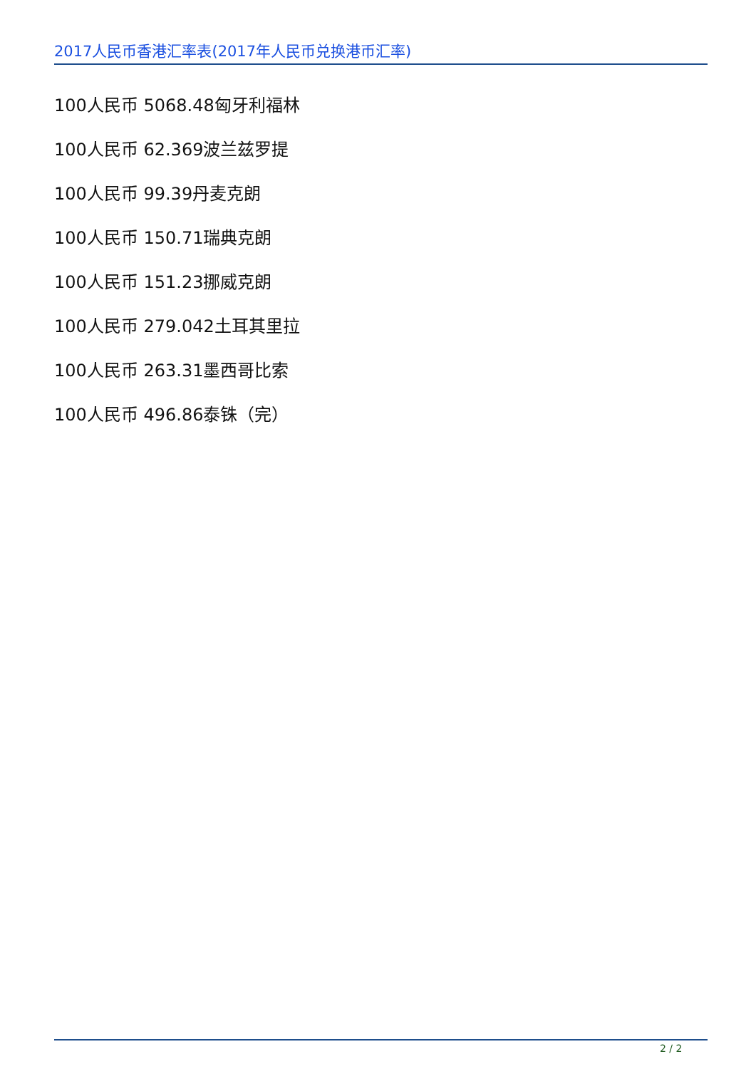2017人民币香港汇率表(2017年人民币兑换港币汇率)
100人民币 5068.48匈牙利福林
100人民币 62.369波兰兹罗提
100人民币 99.39丹麦克朗
100人民币 150.71瑞典克朗
100人民币 151.23挪威克朗
100人民币 279.042土耳其里拉
100人民币 263.31墨西哥比索
100人民币 496.86泰铢（完）
2 / 2